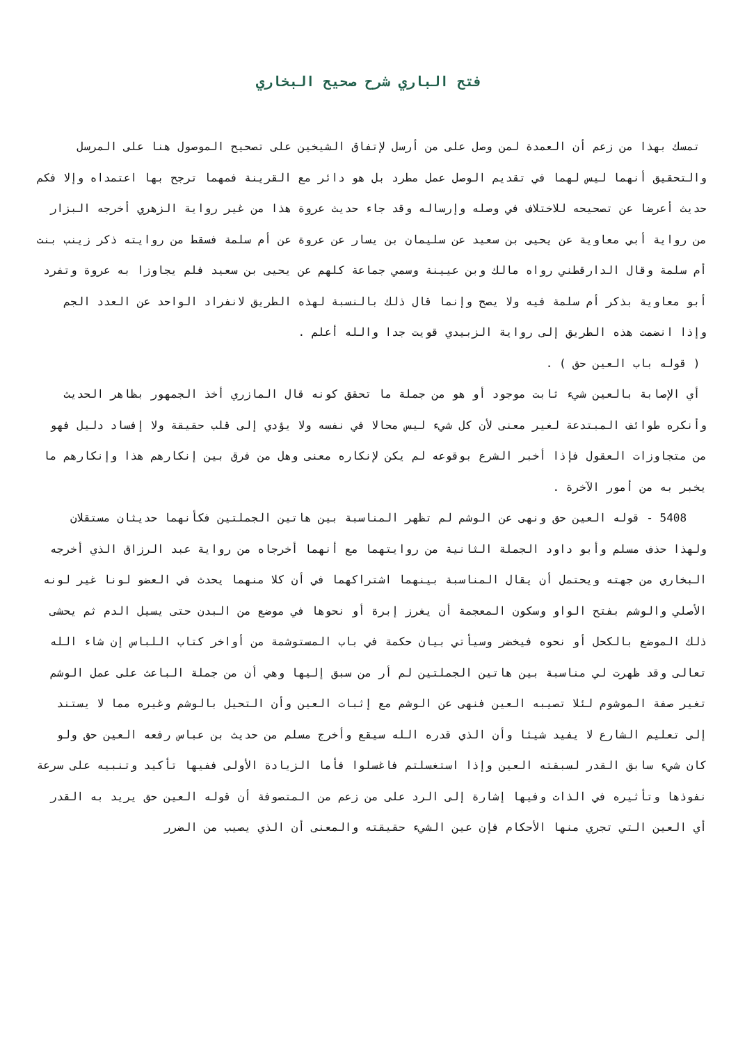فتح الباري شرح صحيح البخاري
تمسك بهذا من زعم أن العمدة لمن وصل على من أرسل لإتفاق الشيخين على تصحيح الموصول هنا على المرسل والتحقيق أنهما ليس لهما في تقديم الوصل عمل مطرد بل هو دائر مع القرينة فمهما ترجح بها اعتمداه وإلا فكم حديث أعرضا عن تصحيحه للاختلاف في وصله وإرساله وقد جاء حديث عروة هذا من غير رواية الزهري أخرجه البزار من رواية أبي معاوية عن يحيى بن سعيد عن سليمان بن يسار عن عروة عن أم سلمة فسقط من روايته ذكر زينب بنت أم سلمة وقال الدارقطني رواه مالك وبن عيينة وسمي جماعة كلهم عن يحيى بن سعيد فلم يجاوزا به عروة وتفرد أبو معاوية بذكر أم سلمة فيه ولا يصح وإنما قال ذلك بالنسبة لهذه الطريق لانفراد الواحد عن العدد الجم وإذا انضمت هذه الطريق إلى رواية الزبيدي قويت جدا والله أعلم .
( قوله باب العين حق ) .
أي الإصابة بالعين شيء ثابت موجود أو هو من جملة ما تحقق كونه قال المازري أخذ الجمهور بظاهر الحديث وأنكره طوائف المبتدعة لغير معنى لأن كل شيء ليس محالا في نفسه ولا يؤدي إلى قلب حقيقة ولا إفساد دليل فهو من متجاوزات العقول فإذا أخبر الشرع بوقوعه لم يكن لإنكاره معنى وهل من فرق بين إنكارهم هذا وإنكارهم ما يخبر به من أمور الآخرة .
5408 - قوله العين حق ونهى عن الوشم لم تظهر المناسبة بين هاتين الجملتين فكأنهما حديثان مستقلان ولهذا حذف مسلم وأبو داود الجملة الثانية من روايتهما مع أنهما أخرجاه من رواية عبد الرزاق الذي أخرجه البخاري من جهته ويحتمل أن يقال المناسبة بينهما اشتراكهما في أن كلا منهما يحدث في العضو لونا غير لونه الأصلي والوشم بفتح الواو وسكون المعجمة أن يغرز إبرة أو نحوها في موضع من البدن حتى يسيل الدم ثم يحشى ذلك الموضع بالكحل أو نحوه فيخضر وسيأتي بيان حكمة في باب المستوشمة من أواخر كتاب اللباس إن شاء الله تعالى وقد ظهرت لي مناسبة بين هاتين الجملتين لم أر من سبق إليها وهي أن من جملة الباعث على عمل الوشم تغير صفة الموشوم لئلا تصيبه العين فنهى عن الوشم مع إثبات العين وأن التحيل بالوشم وغيره مما لا يستند إلى تعليم الشارع لا يفيد شيئا وأن الذي قدره الله سيقع وأخرج مسلم من حديث بن عباس رفعه العين حق ولو كان شيء سابق القدر لسبقته العين وإذا استغسلتم فاغسلوا فأما الزيادة الأولى ففيها تأكيد وتنبيه على سرعة نفوذها وتأثيره في الذات وفيها إشارة إلى الرد على من زعم من المتصوفة أن قوله العين حق يريد به القدر أي العين التي تجري منها الأحكام فإن عين الشيء حقيقته والمعنى أن الذي يصيب من الضرر